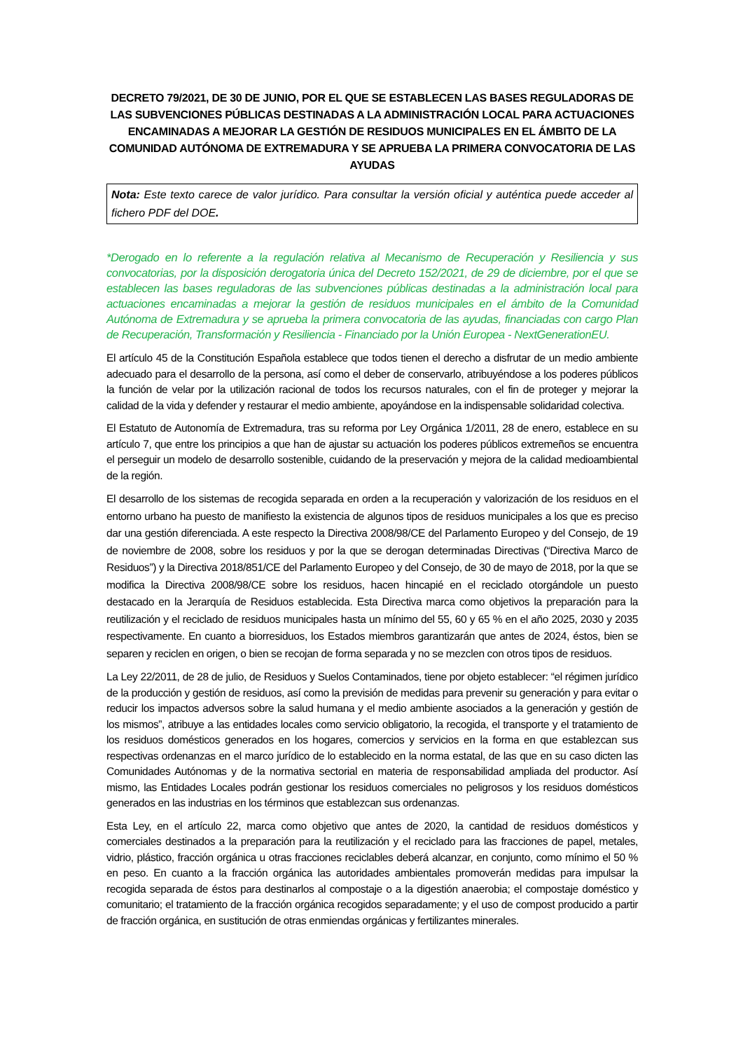DECRETO 79/2021, DE 30 DE JUNIO, POR EL QUE SE ESTABLECEN LAS BASES REGULADORAS DE LAS SUBVENCIONES PÚBLICAS DESTINADAS A LA ADMINISTRACIÓN LOCAL PARA ACTUACIONES ENCAMINADAS A MEJORAR LA GESTIÓN DE RESIDUOS MUNICIPALES EN EL ÁMBITO DE LA COMUNIDAD AUTÓNOMA DE EXTREMADURA Y SE APRUEBA LA PRIMERA CONVOCATORIA DE LAS AYUDAS
Nota: Este texto carece de valor jurídico. Para consultar la versión oficial y auténtica puede acceder al fichero PDF del DOE.
*Derogado en lo referente a la regulación relativa al Mecanismo de Recuperación y Resiliencia y sus convocatorias, por la disposición derogatoria única del Decreto 152/2021, de 29 de diciembre, por el que se establecen las bases reguladoras de las subvenciones públicas destinadas a la administración local para actuaciones encaminadas a mejorar la gestión de residuos municipales en el ámbito de la Comunidad Autónoma de Extremadura y se aprueba la primera convocatoria de las ayudas, financiadas con cargo Plan de Recuperación, Transformación y Resiliencia - Financiado por la Unión Europea - NextGenerationEU.
El artículo 45 de la Constitución Española establece que todos tienen el derecho a disfrutar de un medio ambiente adecuado para el desarrollo de la persona, así como el deber de conservarlo, atribuyéndose a los poderes públicos la función de velar por la utilización racional de todos los recursos naturales, con el fin de proteger y mejorar la calidad de la vida y defender y restaurar el medio ambiente, apoyándose en la indispensable solidaridad colectiva.
El Estatuto de Autonomía de Extremadura, tras su reforma por Ley Orgánica 1/2011, 28 de enero, establece en su artículo 7, que entre los principios a que han de ajustar su actuación los poderes públicos extremeños se encuentra el perseguir un modelo de desarrollo sostenible, cuidando de la preservación y mejora de la calidad medioambiental de la región.
El desarrollo de los sistemas de recogida separada en orden a la recuperación y valorización de los residuos en el entorno urbano ha puesto de manifiesto la existencia de algunos tipos de residuos municipales a los que es preciso dar una gestión diferenciada. A este respecto la Directiva 2008/98/CE del Parlamento Europeo y del Consejo, de 19 de noviembre de 2008, sobre los residuos y por la que se derogan determinadas Directivas (“Directiva Marco de Residuos”) y la Directiva 2018/851/CE del Parlamento Europeo y del Consejo, de 30 de mayo de 2018, por la que se modifica la Directiva 2008/98/CE sobre los residuos, hacen hincapié en el reciclado otorgándole un puesto destacado en la Jerarquía de Residuos establecida. Esta Directiva marca como objetivos la preparación para la reutilización y el reciclado de residuos municipales hasta un mínimo del 55, 60 y 65 % en el año 2025, 2030 y 2035 respectivamente. En cuanto a biorresiduos, los Estados miembros garantizarán que antes de 2024, éstos, bien se separen y reciclen en origen, o bien se recojan de forma separada y no se mezclen con otros tipos de residuos.
La Ley 22/2011, de 28 de julio, de Residuos y Suelos Contaminados, tiene por objeto establecer: “el régimen jurídico de la producción y gestión de residuos, así como la previsión de medidas para prevenir su generación y para evitar o reducir los impactos adversos sobre la salud humana y el medio ambiente asociados a la generación y gestión de los mismos”, atribuye a las entidades locales como servicio obligatorio, la recogida, el transporte y el tratamiento de los residuos domésticos generados en los hogares, comercios y servicios en la forma en que establezcan sus respectivas ordenanzas en el marco jurídico de lo establecido en la norma estatal, de las que en su caso dicten las Comunidades Autónomas y de la normativa sectorial en materia de responsabilidad ampliada del productor. Así mismo, las Entidades Locales podrán gestionar los residuos comerciales no peligrosos y los residuos domésticos generados en las industrias en los términos que establezcan sus ordenanzas.
Esta Ley, en el artículo 22, marca como objetivo que antes de 2020, la cantidad de residuos domésticos y comerciales destinados a la preparación para la reutilización y el reciclado para las fracciones de papel, metales, vidrio, plástico, fracción orgánica u otras fracciones reciclables deberá alcanzar, en conjunto, como mínimo el 50 % en peso. En cuanto a la fracción orgánica las autoridades ambientales promoverán medidas para impulsar la recogida separada de éstos para destinarlos al compostaje o a la digestión anaerobia; el compostaje doméstico y comunitario; el tratamiento de la fracción orgánica recogidos separadamente; y el uso de compost producido a partir de fracción orgánica, en sustitución de otras enmiendas orgánicas y fertilizantes minerales.